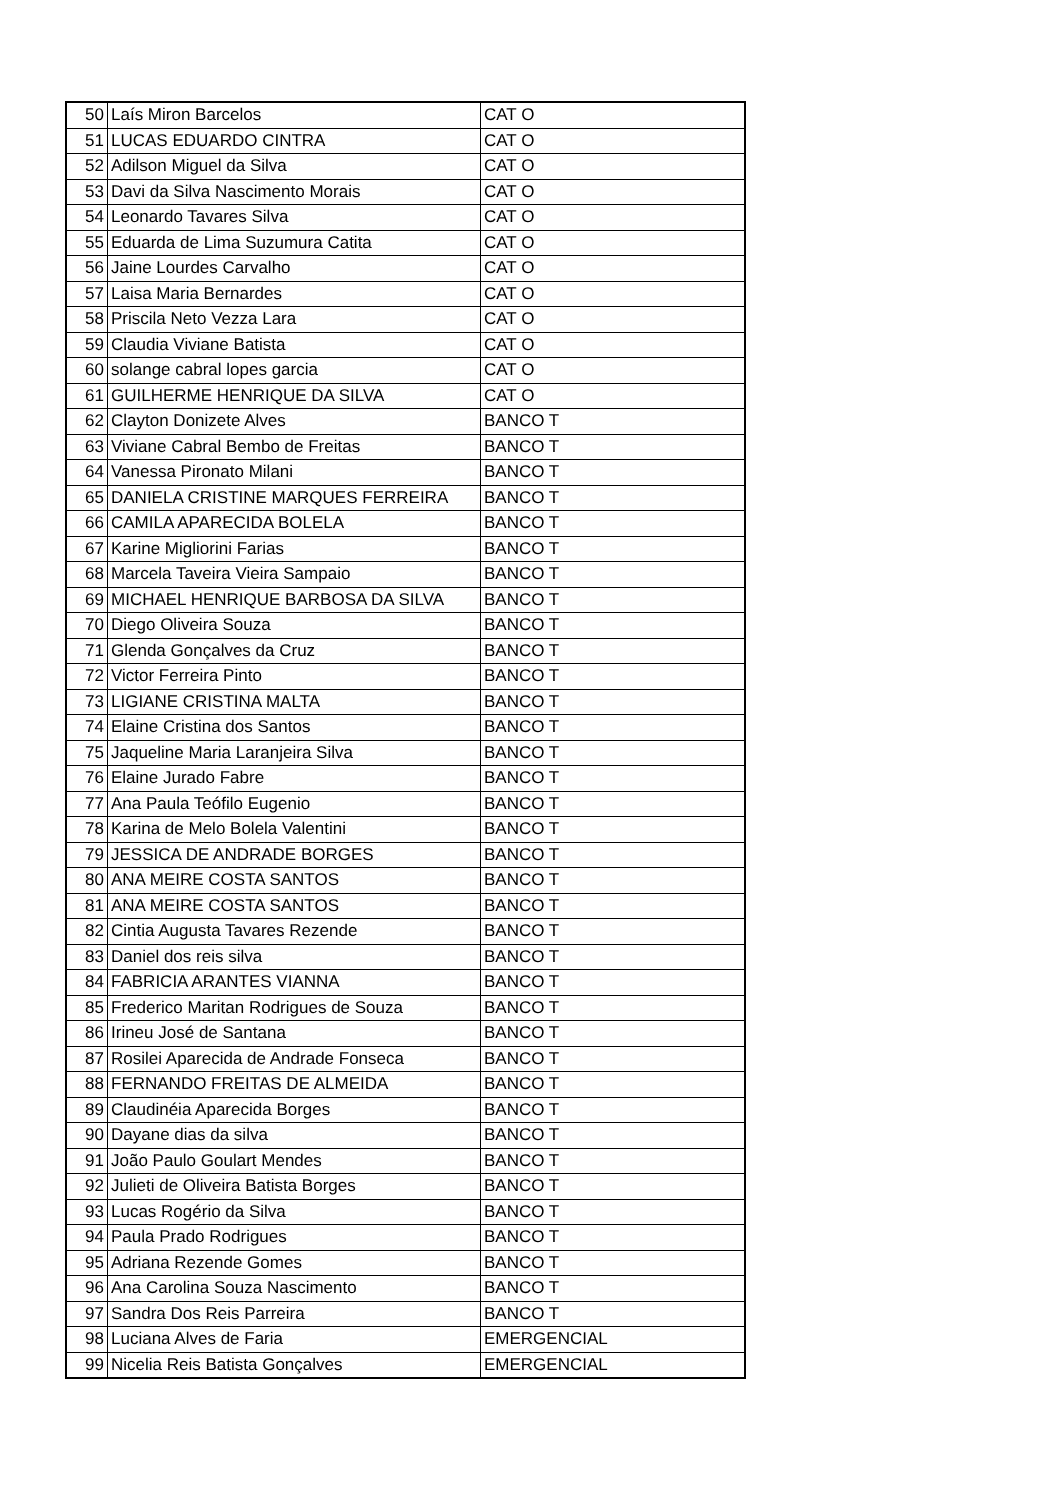| 50 | Laís Miron Barcelos | CAT O |
| 51 | LUCAS EDUARDO CINTRA | CAT O |
| 52 | Adilson Miguel da Silva | CAT O |
| 53 | Davi da Silva Nascimento Morais | CAT O |
| 54 | Leonardo Tavares Silva | CAT O |
| 55 | Eduarda de Lima Suzumura Catita | CAT O |
| 56 | Jaine Lourdes Carvalho | CAT O |
| 57 | Laisa Maria Bernardes | CAT O |
| 58 | Priscila Neto Vezza Lara | CAT O |
| 59 | Claudia Viviane Batista | CAT O |
| 60 | solange cabral lopes garcia | CAT O |
| 61 | GUILHERME HENRIQUE DA SILVA | CAT O |
| 62 | Clayton Donizete Alves | BANCO T |
| 63 | Viviane Cabral Bembo de Freitas | BANCO T |
| 64 | Vanessa Pironato Milani | BANCO T |
| 65 | DANIELA CRISTINE MARQUES FERREIRA | BANCO T |
| 66 | CAMILA APARECIDA BOLELA | BANCO T |
| 67 | Karine Migliorini Farias | BANCO T |
| 68 | Marcela Taveira Vieira Sampaio | BANCO T |
| 69 | MICHAEL HENRIQUE BARBOSA DA SILVA | BANCO T |
| 70 | Diego Oliveira Souza | BANCO T |
| 71 | Glenda Gonçalves da Cruz | BANCO T |
| 72 | Victor Ferreira Pinto | BANCO T |
| 73 | LIGIANE CRISTINA MALTA | BANCO T |
| 74 | Elaine Cristina dos Santos | BANCO T |
| 75 | Jaqueline Maria Laranjeira Silva | BANCO T |
| 76 | Elaine Jurado Fabre | BANCO T |
| 77 | Ana Paula Teófilo Eugenio | BANCO T |
| 78 | Karina de Melo Bolela Valentini | BANCO T |
| 79 | JESSICA DE ANDRADE BORGES | BANCO T |
| 80 | ANA MEIRE COSTA SANTOS | BANCO T |
| 81 | ANA MEIRE COSTA SANTOS | BANCO T |
| 82 | Cintia Augusta Tavares Rezende | BANCO T |
| 83 | Daniel dos reis silva | BANCO T |
| 84 | FABRICIA ARANTES VIANNA | BANCO T |
| 85 | Frederico Maritan Rodrigues de Souza | BANCO T |
| 86 | Irineu José de Santana | BANCO T |
| 87 | Rosilei Aparecida de Andrade Fonseca | BANCO T |
| 88 | FERNANDO FREITAS DE ALMEIDA | BANCO T |
| 89 | Claudinéia Aparecida Borges | BANCO T |
| 90 | Dayane dias da silva | BANCO T |
| 91 | João Paulo Goulart Mendes | BANCO T |
| 92 | Julieti de Oliveira Batista Borges | BANCO T |
| 93 | Lucas Rogério da Silva | BANCO T |
| 94 | Paula Prado Rodrigues | BANCO T |
| 95 | Adriana Rezende Gomes | BANCO T |
| 96 | Ana Carolina Souza Nascimento | BANCO T |
| 97 | Sandra Dos Reis Parreira | BANCO T |
| 98 | Luciana Alves de Faria | EMERGENCIAL |
| 99 | Nicelia Reis Batista Gonçalves | EMERGENCIAL |